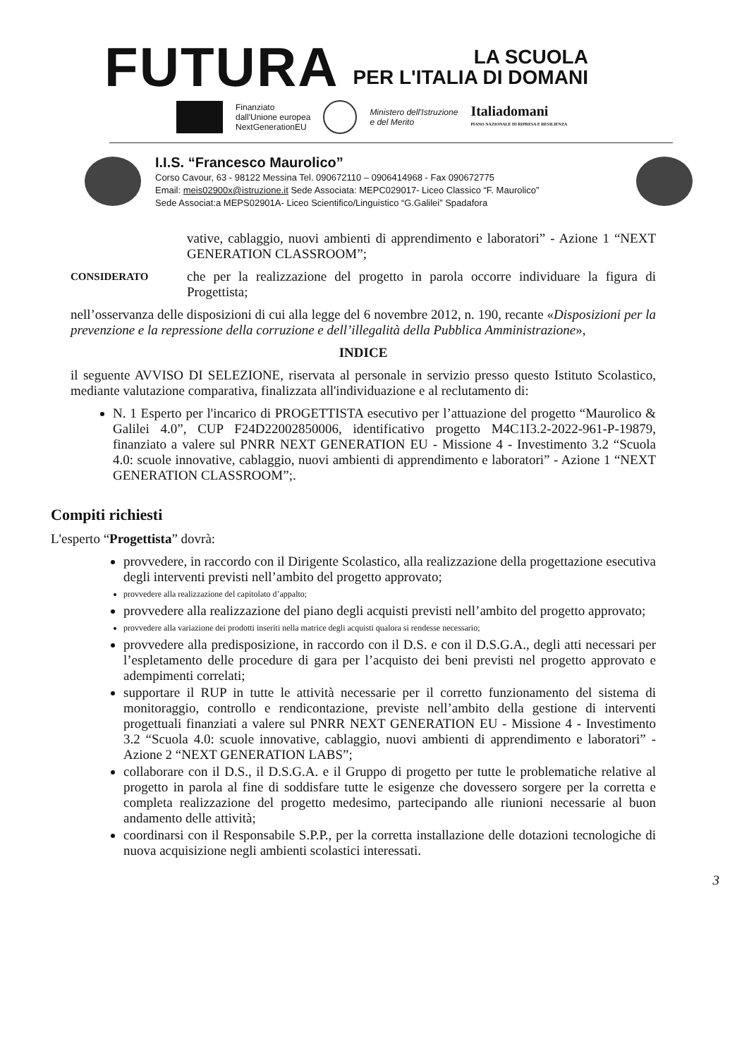FUTURA
LA SCUOLA
PER L'ITALIA DI DOMANI
Finanziato
dall'Unione europea
NextGenerationEU
Ministero dell'Istruzione
e del Merito
Italiadomani
PIANO NAZIONALE DI RIPRESA E RESILIENZA
I.I.S. “Francesco Maurolico”
Corso Cavour, 63 - 98122 Messina Tel. 090672110 – 0906414968 - Fax 090672775
Email: meis02900x@istruzione.it Sede Associata: MEPC029017- Liceo Classico “F. Maurolico”
Sede Associat:a MEPS02901A- Liceo Scientifico/Linguistico “G.Galilei” Spadafora
vative, cablaggio, nuovi ambienti di apprendimento e laboratori” - Azione 1 “NEXT GENERATION CLASSROOM”;
CONSIDERATO
che per la realizzazione del progetto in parola occorre individuare la figura di Progettista;
nell’osservanza delle disposizioni di cui alla legge del 6 novembre 2012, n. 190, recante «Disposizioni per la prevenzione e la repressione della corruzione e dell’illegalità della Pubblica Amministrazione»,
INDICE
il seguente AVVISO DI SELEZIONE, riservata al personale in servizio presso questo Istituto Scolastico, mediante valutazione comparativa, finalizzata all'individuazione e al reclutamento di:
N. 1 Esperto per l'incarico di PROGETTISTA esecutivo per l’attuazione del progetto “Maurolico & Galilei 4.0”, CUP F24D22002850006, identificativo progetto M4C1I3.2-2022-961-P-19879, finanziato a valere sul PNRR NEXT GENERATION EU - Missione 4 - Investimento 3.2 “Scuola 4.0: scuole innovative, cablaggio, nuovi ambienti di apprendimento e laboratori” - Azione 1 “NEXT GENERATION CLASSROOM”;.
Compiti richiesti
L'esperto “Progettista” dovrà:
provvedere, in raccordo con il Dirigente Scolastico, alla realizzazione della progettazione esecutiva degli interventi previsti nell’ambito del progetto approvato;
provvedere alla realizzazione del capitolato d’appalto;
provvedere alla realizzazione del piano degli acquisti previsti nell’ambito del progetto approvato;
provvedere alla variazione dei prodotti inseriti nella matrice degli acquisti qualora si rendesse necessario;
provvedere alla predisposizione, in raccordo con il D.S. e con il D.S.G.A., degli atti necessari per l’espletamento delle procedure di gara per l’acquisto dei beni previsti nel progetto approvato e adempimenti correlati;
supportare il RUP in tutte le attività necessarie per il corretto funzionamento del sistema di monitoraggio, controllo e rendicontazione, previste nell’ambito della gestione di interventi progettuali finanziati a valere sul PNRR NEXT GENERATION EU - Missione 4 - Investimento 3.2 “Scuola 4.0: scuole innovative, cablaggio, nuovi ambienti di apprendimento e laboratori” - Azione 2 “NEXT GENERATION LABS”;
collaborare con il D.S., il D.S.G.A. e il Gruppo di progetto per tutte le problematiche relative al progetto in parola al fine di soddisfare tutte le esigenze che dovessero sorgere per la corretta e completa realizzazione del progetto medesimo, partecipando alle riunioni necessarie al buon andamento delle attività;
coordinarsi con il Responsabile S.P.P., per la corretta installazione delle dotazioni tecnologiche di nuova acquisizione negli ambienti scolastici interessati.
3